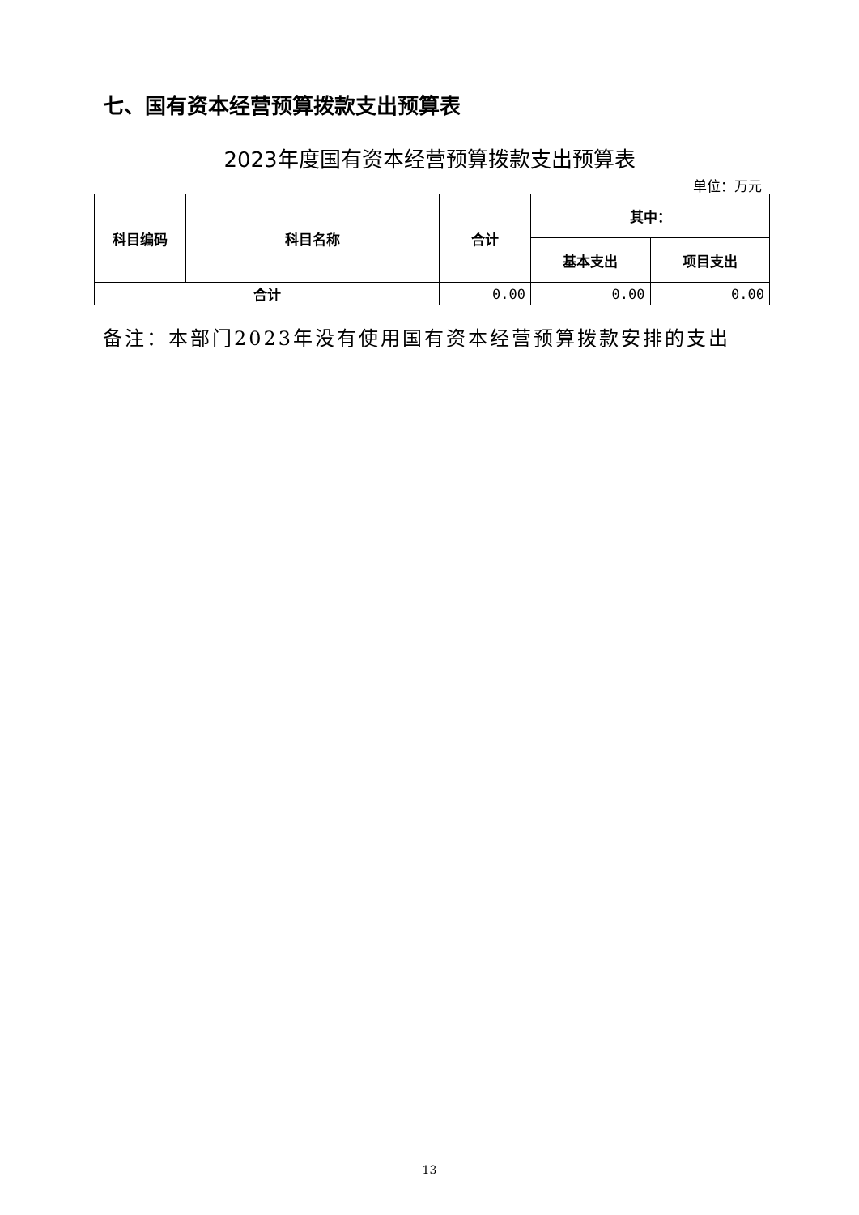七、国有资本经营预算拨款支出预算表
2023年度国有资本经营预算拨款支出预算表
单位：万元
| 科目编码 | 科目名称 | 合计 | 其中： | |
| --- | --- | --- | --- | --- |
| | | | 基本支出 | 项目支出 |
| 合计 | | 0.00 | 0.00 | 0.00 |
备注：本部门2023年没有使用国有资本经营预算拨款安排的支出
13